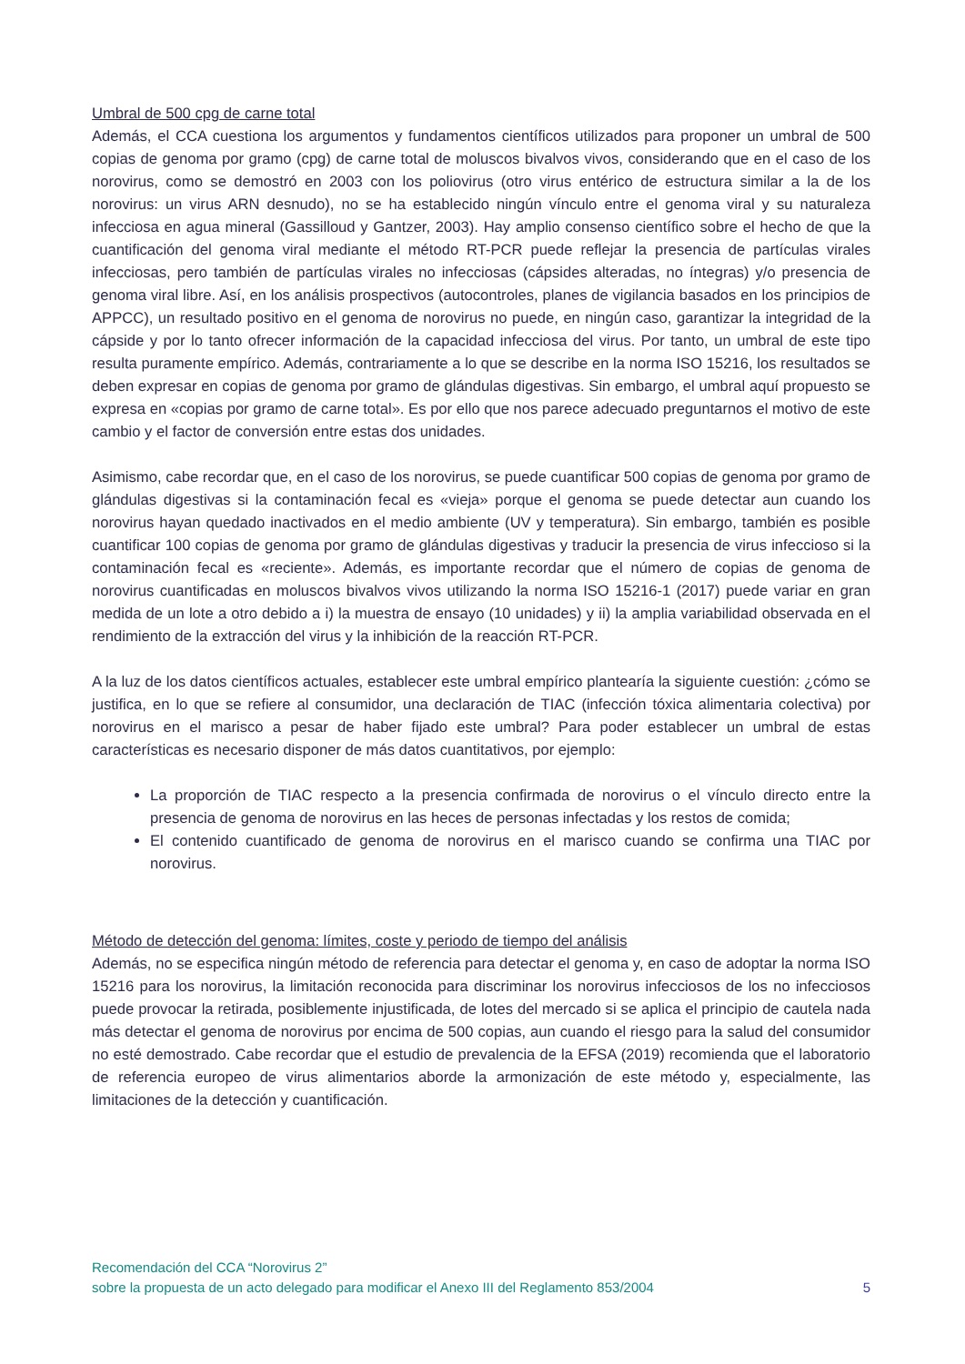Umbral de 500 cpg de carne total
Además, el CCA cuestiona los argumentos y fundamentos científicos utilizados para proponer un umbral de 500 copias de genoma por gramo (cpg) de carne total de moluscos bivalvos vivos, considerando que en el caso de los norovirus, como se demostró en 2003 con los poliovirus (otro virus entérico de estructura similar a la de los norovirus: un virus ARN desnudo), no se ha establecido ningún vínculo entre el genoma viral y su naturaleza infecciosa en agua mineral (Gassilloud y Gantzer, 2003). Hay amplio consenso científico sobre el hecho de que la cuantificación del genoma viral mediante el método RT-PCR puede reflejar la presencia de partículas virales infecciosas, pero también de partículas virales no infecciosas (cápsides alteradas, no íntegras) y/o presencia de genoma viral libre. Así, en los análisis prospectivos (autocontroles, planes de vigilancia basados en los principios de APPCC), un resultado positivo en el genoma de norovirus no puede, en ningún caso, garantizar la integridad de la cápside y por lo tanto ofrecer información de la capacidad infecciosa del virus. Por tanto, un umbral de este tipo resulta puramente empírico. Además, contrariamente a lo que se describe en la norma ISO 15216, los resultados se deben expresar en copias de genoma por gramo de glándulas digestivas. Sin embargo, el umbral aquí propuesto se expresa en «copias por gramo de carne total». Es por ello que nos parece adecuado preguntarnos el motivo de este cambio y el factor de conversión entre estas dos unidades.
Asimismo, cabe recordar que, en el caso de los norovirus, se puede cuantificar 500 copias de genoma por gramo de glándulas digestivas si la contaminación fecal es «vieja» porque el genoma se puede detectar aun cuando los norovirus hayan quedado inactivados en el medio ambiente (UV y temperatura). Sin embargo, también es posible cuantificar 100 copias de genoma por gramo de glándulas digestivas y traducir la presencia de virus infeccioso si la contaminación fecal es «reciente». Además, es importante recordar que el número de copias de genoma de norovirus cuantificadas en moluscos bivalvos vivos utilizando la norma ISO 15216-1 (2017) puede variar en gran medida de un lote a otro debido a i) la muestra de ensayo (10 unidades) y ii) la amplia variabilidad observada en el rendimiento de la extracción del virus y la inhibición de la reacción RT-PCR.
A la luz de los datos científicos actuales, establecer este umbral empírico plantearía la siguiente cuestión: ¿cómo se justifica, en lo que se refiere al consumidor, una declaración de TIAC (infección tóxica alimentaria colectiva) por norovirus en el marisco a pesar de haber fijado este umbral? Para poder establecer un umbral de estas características es necesario disponer de más datos cuantitativos, por ejemplo:
La proporción de TIAC respecto a la presencia confirmada de norovirus o el vínculo directo entre la presencia de genoma de norovirus en las heces de personas infectadas y los restos de comida;
El contenido cuantificado de genoma de norovirus en el marisco cuando se confirma una TIAC por norovirus.
Método de detección del genoma: límites, coste y periodo de tiempo del análisis
Además, no se especifica ningún método de referencia para detectar el genoma y, en caso de adoptar la norma ISO 15216 para los norovirus, la limitación reconocida para discriminar los norovirus infecciosos de los no infecciosos puede provocar la retirada, posiblemente injustificada, de lotes del mercado si se aplica el principio de cautela nada más detectar el genoma de norovirus por encima de 500 copias, aun cuando el riesgo para la salud del consumidor no esté demostrado. Cabe recordar que el estudio de prevalencia de la EFSA (2019) recomienda que el laboratorio de referencia europeo de virus alimentarios aborde la armonización de este método y, especialmente, las limitaciones de la detección y cuantificación.
Recomendación del CCA “Norovirus 2”
sobre la propuesta de un acto delegado para modificar el Anexo III del Reglamento 853/2004 5